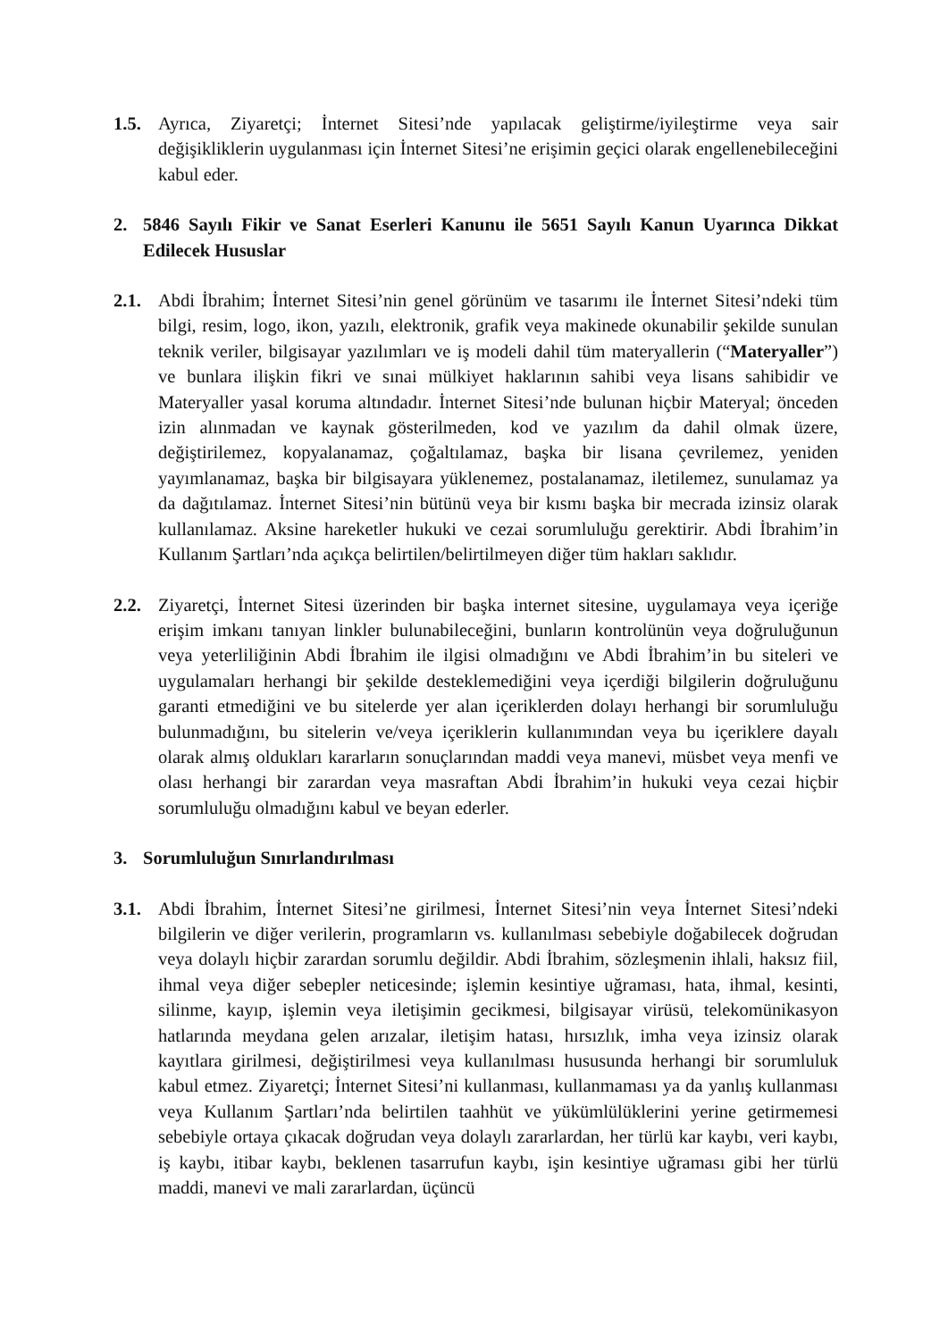1.5. Ayrıca, Ziyaretçi; İnternet Sitesi’nde yapılacak geliştirme/iyileştirme veya sair değişikliklerin uygulanması için İnternet Sitesi’ne erişimin geçici olarak engellenebileceğini kabul eder.
2. 5846 Sayılı Fikir ve Sanat Eserleri Kanunu ile 5651 Sayılı Kanun Uyarınca Dikkat Edilecek Hususlar
2.1. Abdi İbrahim; İnternet Sitesi’nin genel görünüm ve tasarımı ile İnternet Sitesi’ndeki tüm bilgi, resim, logo, ikon, yazılı, elektronik, grafik veya makinede okunabilir şekilde sunulan teknik veriler, bilgisayar yazılımları ve iş modeli dahil tüm materyallerin (“Materyaller”) ve bunlara ilişkin fikri ve sınai mülkiyet haklarının sahibi veya lisans sahibidir ve Materyaller yasal koruma altındadır. İnternet Sitesi’nde bulunan hiçbir Materyal; önceden izin alınmadan ve kaynak gösterilmeden, kod ve yazılım da dahil olmak üzere, değiştirilemez, kopyalanamaz, çoğaltılamaz, başka bir lisana çevrilemez, yeniden yayımlanamaz, başka bir bilgisayara yüklenemez, postalanamaz, iletilemez, sunulamaz ya da dağıtılamaz. İnternet Sitesi’nin bütünü veya bir kısmı başka bir mecrada izinsiz olarak kullanılamaz. Aksine hareketler hukuki ve cezai sorumluluğu gerektirir. Abdi İbrahim’in Kullanım Şartları’nda açıkça belirtilen/belirtilmeyen diğer tüm hakları saklıdır.
2.2. Ziyaretçi, İnternet Sitesi üzerinden bir başka internet sitesine, uygulamaya veya içeriğe erişim imkanı tanıyan linkler bulunabileceğini, bunların kontrolünün veya doğruluğunun veya yeterliliğinin Abdi İbrahim ile ilgisi olmadığını ve Abdi İbrahim’in bu siteleri ve uygulamaları herhangi bir şekilde desteklemediğini veya içerdiği bilgilerin doğruluğunu garanti etmediğini ve bu sitelerde yer alan içeriklerden dolayı herhangi bir sorumluluğu bulunmadığını, bu sitelerin ve/veya içeriklerin kullanımından veya bu içeriklere dayalı olarak almış oldukları kararların sonuçlarından maddi veya manevi, müsbet veya menfi ve olası herhangi bir zarardan veya masraftan Abdi İbrahim’in hukuki veya cezai hiçbir sorumluluğu olmadığını kabul ve beyan ederler.
3. Sorumluluğun Sınırlandırılması
3.1. Abdi İbrahim, İnternet Sitesi’ne girilmesi, İnternet Sitesi’nin veya İnternet Sitesi’ndeki bilgilerin ve diğer verilerin, programların vs. kullanılması sebebiyle doğabilecek doğrudan veya dolaylı hiçbir zarardan sorumlu değildir. Abdi İbrahim, sözleşmenin ihlali, haksız fiil, ihmal veya diğer sebepler neticesinde; işlemin kesintiye uğraması, hata, ihmal, kesinti, silinme, kayıp, işlemin veya iletişimin gecikmesi, bilgisayar virüsü, telekomünikasyon hatlarında meydana gelen arızalar, iletişim hatası, hırsızlık, imha veya izinsiz olarak kayıtlara girilmesi, değiştirilmesi veya kullanılması hususunda herhangi bir sorumluluk kabul etmez. Ziyaretçi; İnternet Sitesi’ni kullanması, kullanmaması ya da yanlış kullanması veya Kullanım Şartları’nda belirtilen taahhüt ve yükümlülüklerini yerine getirmemesi sebebiyle ortaya çıkacak doğrudan veya dolaylı zararlardan, her türlü kar kaybı, veri kaybı, iş kaybı, itibar kaybı, beklenen tasarrufun kaybı, işin kesintiye uğraması gibi her türlü maddi, manevi ve mali zararlardan, üçüncü